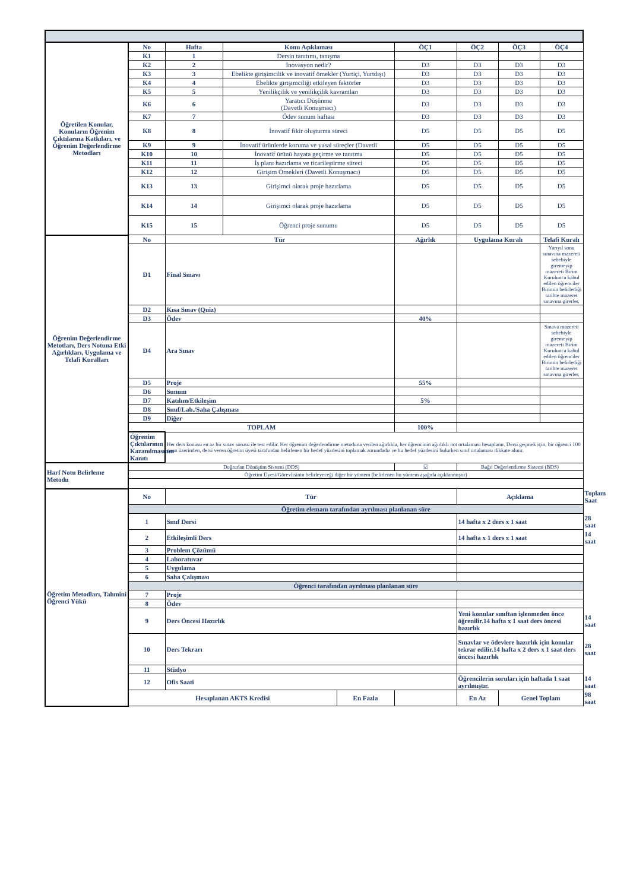| Öğretilen Konular, Konuların Öğrenim Çıktılarına Katkıları, ve Öğrenim Değerlendirme Metodları | No | Hafta | Konu Açıklaması | | ÖÇ1 | ÖÇ2 | ÖÇ3 | ÖÇ4 | |
| | K1 | 1 | Dersin tanıtımı, tanışma | | | | | | |
| | K2 | 2 | İnovasyon nedir? | | D3 | D3 | D3 | D3 | |
| | K3 | 3 | Ebelikte girişimcilik ve inovatif örnekler (Yurtiçi, Yurtdışı) | | D3 | D3 | D3 | D3 | |
| | K4 | 4 | Ebelikte girişimciliği etkileyen faktörler | | D3 | D3 | D3 | D3 | |
| | K5 | 5 | Yenilikçilik ve yenilikçilik kavramları | | D3 | D3 | D3 | D3 | |
| | K6 | 6 | Yaratıcı Düşünme (Davetli Konuşmacı) | | D3 | D3 | D3 | D3 | |
| | K7 | 7 | Ödev sunum haftası | | D3 | D3 | D3 | D3 | |
| | K8 | 8 | İnovatif fikir oluşturma süreci | | D5 | D5 | D5 | D5 | |
| | K9 | 9 | İnovatif ürünlerde koruma ve yasal süreçler (Davetli | | D5 | D5 | D5 | D5 | |
| | K10 | 10 | İnovatif ürünü hayata geçirme ve tanıtma | | D5 | D5 | D5 | D5 | |
| | K11 | 11 | İş planı hazırlama ve ticarileştirme süreci | | D5 | D5 | D5 | D5 | |
| | K12 | 12 | Girişim Örnekleri (Davetli Konuşmacı) | | D5 | D5 | D5 | D5 | |
| | K13 | 13 | Girişimci olarak proje hazırlama | | D5 | D5 | D5 | D5 | |
| | K14 | 14 | Girişimci olarak proje hazırlama | | D5 | D5 | D5 | D5 | |
| | K15 | 15 | Öğrenci proje sunumu | | D5 | D5 | D5 | D5 | |
| Öğrenim Değerlendirme Metotları, Ders Notuna Etki Ağırlıkları, Uygulama ve Telafi Kuralları | No | Tür | | | Ağırlık | Uygulama Kuralı | | Telafi Kuralı | |
| | D1 | Final Sınavı | | | | | | Yarıyıl sonu sınavına mazereti sebebiyle giremeyip mazereti Birim Kurulunca kabul edilen öğrenciler Birimin belirlediği tarihte mazeret sınavına girerler. | |
| | D2 | Kısa Sınav (Quiz) | | | | | | | |
| | D3 | Ödev | | | 40% | | | | |
| | D4 | Ara Sınav | | | | | | Sınava mazereti sebebiyle giremeyip mazereti Birim Kurulunca kabul edilen öğrenciler Birimin belirlediği tarihte mazeret sınavına girerler. | |
| | D5 | Proje | | | 55% | | | | |
| | D6 | Sunum | | | | | | | |
| | D7 | Katılım/Etkileşim | | | 5% | | | | |
| | D8 | Sınıf/Lab./Saha Çalışması | | | | | | | |
| | D9 | Diğer | | | | | | | |
| | TOPLAM | | | | 100% | | | | |
| | Öğrenim Çıktılarının Kazanılmasının Kanıtı | Her ders konusu en az bir sınav sorusu ile test edilir. Her öğrenim değerlendirme metoduna verilen ağırlıkla, her öğrencinin ağırlıklı not ortalaması hesaplanır. Dersi geçmek için, bir öğrenci 100 puan üzerinden, dersi veren öğretim üyesi tarafından belirlenen bir hedef yüzdesini toplamak zorundadır ve bu hedef yüzdesini bulurken sınıf ortalaması dikkate alınır. | | | | | | | |
| Harf Notu Belirleme Metodu | Doğrudan Dönüşüm Sistemi (DDS) | | | | ☑ | Bağıl Değerlendirme Sistemi (BDS) | | | |
| | Öğretim Üyesi/Görevlisinin belirleyeceği diğer bir yöntem (belirlenen bu yöntem aşağıda açıklanmıştır) | | | | | | | | |
| Öğretim Metodları, Tahmini Öğrenci Yükü | No | Tür | | | | Açıklama | | | Toplam Saat |
| | Öğretim elemanı tarafından ayrılması planlanan süre | | | | | | | | |
| | 1 | Sınıf Dersi | | | | 14 hafta x 2 ders x 1 saat | | | 28 saat |
| | 2 | Etkileşimli Ders | | | | 14 hafta x 1 ders x 1 saat | | | 14 saat |
| | 3 | Problem Çözümü | | | | | | | |
| | 4 | Laboratuvar | | | | | | | |
| | 5 | Uygulama | | | | | | | |
| | 6 | Saha Çalışması | | | | | | | |
| | Öğrenci tarafından ayrılması planlanan süre | | | | | | | | |
| | 7 | Proje | | | | | | | |
| | 8 | Ödev | | | | | | | |
| | 9 | Ders Öncesi Hazırlık | | | | Yeni konular sınıftan işlenmeden önce öğrenilir.14 hafta x 1 saat ders öncesi hazırlık | | | 14 saat |
| | 10 | Ders Tekrarı | | | | Sınavlar ve ödevlere hazırlık için konular tekrar edilir.14 hafta x 2 ders x 1 saat ders öncesi hazırlık | | | 28 saat |
| | 11 | Stüdyo | | | | | | | |
| | 12 | Ofis Saati | | | | Öğrencilerin soruları için haftada 1 saat ayrılmıştır. | | | 14 saat |
| | Hesaplanan AKTS Kredisi | | | En Fazla | | En Az | Genel Toplam | | 98 saat |